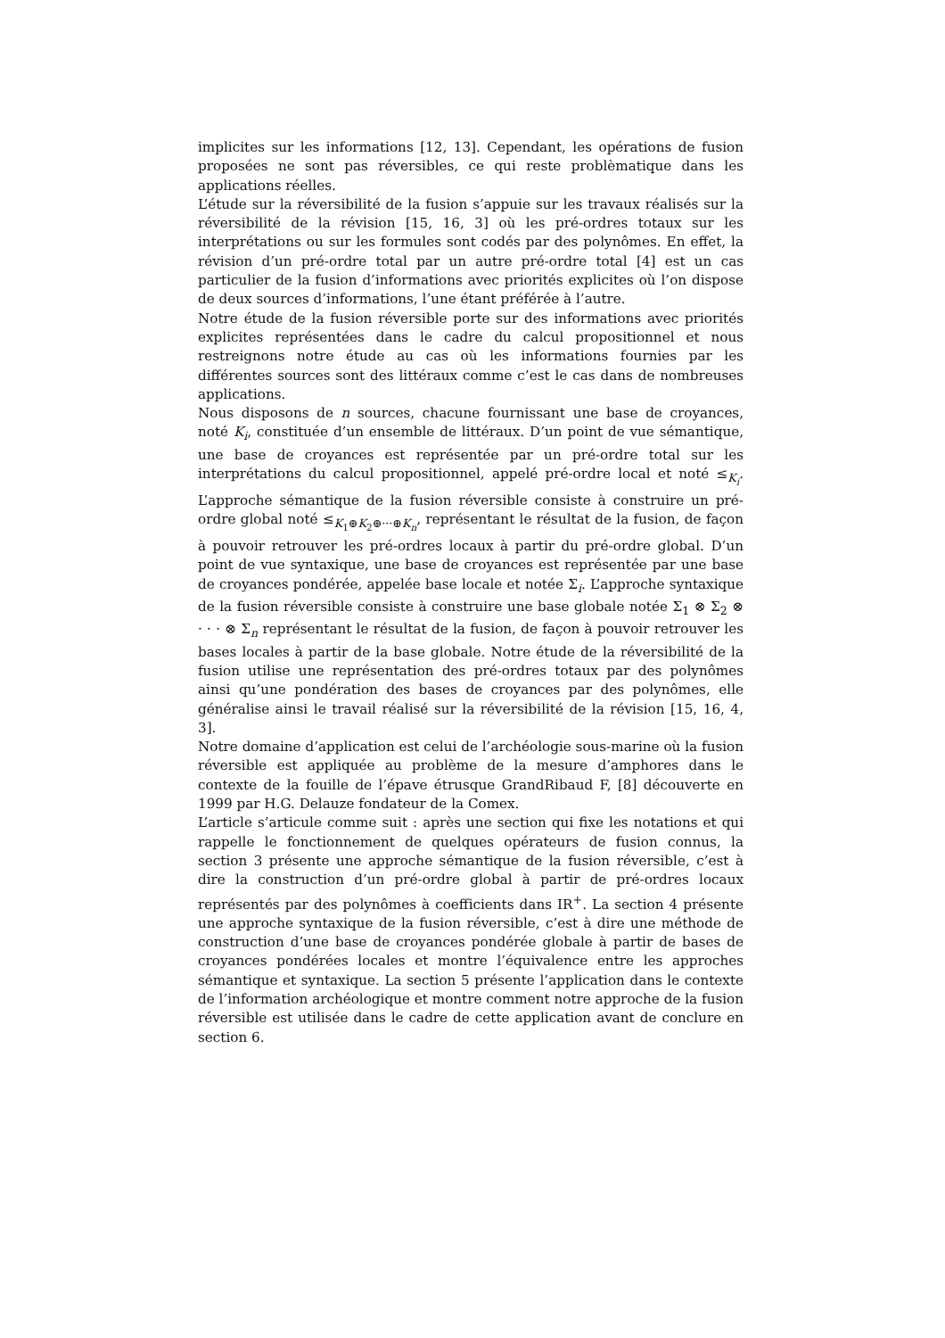implicites sur les informations [12, 13]. Cependant, les opérations de fusion proposées ne sont pas réversibles, ce qui reste problèmatique dans les applications réelles.
L’étude sur la réversibilité de la fusion s’appuie sur les travaux réalisés sur la réversibilité de la révision [15, 16, 3] où les pré-ordres totaux sur les interprétations ou sur les formules sont codés par des polynômes. En effet, la révision d’un pré-ordre total par un autre pré-ordre total [4] est un cas particulier de la fusion d’informations avec priorités explicites où l’on dispose de deux sources d’informations, l’une étant préférée à l’autre.
Notre étude de la fusion réversible porte sur des informations avec priorités explicites représentées dans le cadre du calcul propositionnel et nous restreignons notre étude au cas où les informations fournies par les différentes sources sont des littéraux comme c’est le cas dans de nombreuses applications.
Nous disposons de n sources, chacune fournissant une base de croyances, noté K<sub>i</sub>, constituée d’un ensemble de littéraux. D’un point de vue sémantique, une base de croyances est représentée par un pré-ordre total sur les interprétations du calcul propositionnel, appelé pré-ordre local et noté ≤<sub>K<sub>i</sub></sub>. L’approche sémantique de la fusion réversible consiste à construire un pré-ordre global noté ≤<sub>K<sub>1</sub>⊕K<sub>2</sub>⊕···⊕K<sub>n</sub></sub>, représentant le résultat de la fusion, de façon à pouvoir retrouver les pré-ordres locaux à partir du pré-ordre global. D’un point de vue syntaxique, une base de croyances est représentée par une base de croyances pondérée, appelée base locale et notée Σ<sub>i</sub>. L’approche syntaxique de la fusion réversible consiste à construire une base globale notée Σ<sub>1</sub> ⊗ Σ<sub>2</sub> ⊗ · · · ⊗ Σ<sub>n</sub> représentant le résultat de la fusion, de façon à pouvoir retrouver les bases locales à partir de la base globale. Notre étude de la réversibilité de la fusion utilise une représentation des pré-ordres totaux par des polynômes ainsi qu’une pondération des bases de croyances par des polynômes, elle généralise ainsi le travail réalisé sur la réversibilité de la révision [15, 16, 4, 3].
Notre domaine d’application est celui de l’archéologie sous-marine où la fusion réversible est appliquée au problème de la mesure d’amphores dans le contexte de la fouille de l’épave étrusque GrandRibaud F, [8] découverte en 1999 par H.G. Delauze fondateur de la Comex.
L’article s’articule comme suit : après une section qui fixe les notations et qui rappelle le fonctionnement de quelques opérateurs de fusion connus, la section 3 présente une approche sémantique de la fusion réversible, c’est à dire la construction d’un pré-ordre global à partir de pré-ordres locaux représentés par des polynômes à coefficients dans IR<sup>+</sup>. La section 4 présente une approche syntaxique de la fusion réversible, c’est à dire une méthode de construction d’une base de croyances pondérée globale à partir de bases de croyances pondérées locales et montre l’équivalence entre les approches sémantique et syntaxique. La section 5 présente l’application dans le contexte de l’information archéologique et montre comment notre approche de la fusion réversible est utilisée dans le cadre de cette application avant de conclure en section 6.